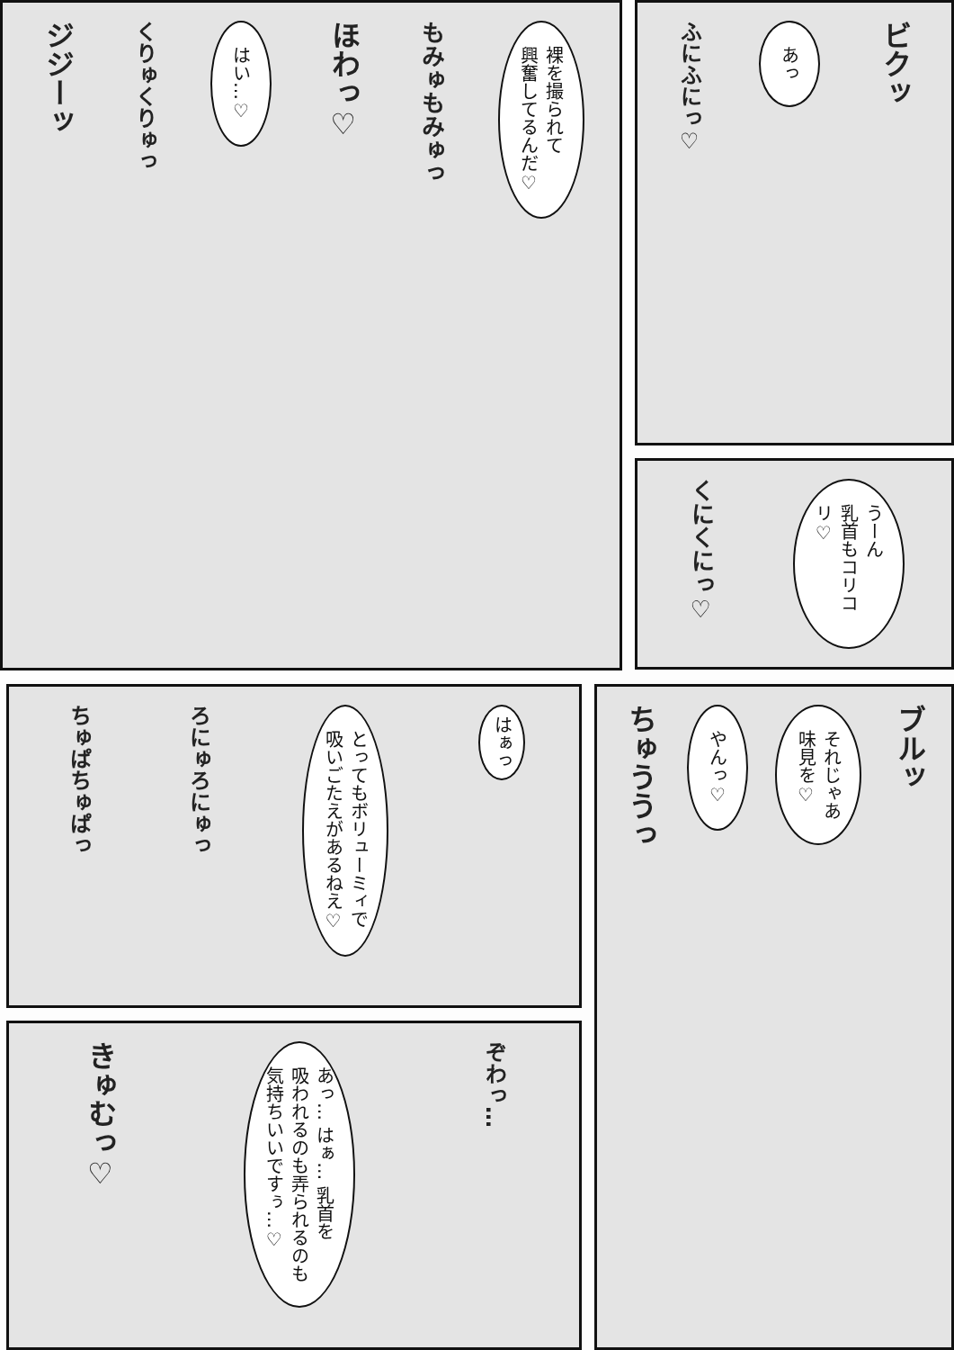ビクッ
あっ
ふにふにっ♡
うーん
乳首もコリコリ♡
くにくにっ♡
裸を撮られて
興奮してるんだ♡
もみゅもみゅっ
ほわっ♡
はい…♡
くりゅくりゅっ
ジジーッ
ブルッ
それじゃあ
味見を♡
やんっ♡
ちゅううっ
はぁっ
とってもボリューミィで
吸いごたえがあるねえ♡
ろにゅろにゅっ
ちゅぱちゅぱっ
ぞわっ…
あっ… はぁ… 乳首を
吸われるのも弄られるのも
気持ちいいですぅ…♡
きゅむっ♡